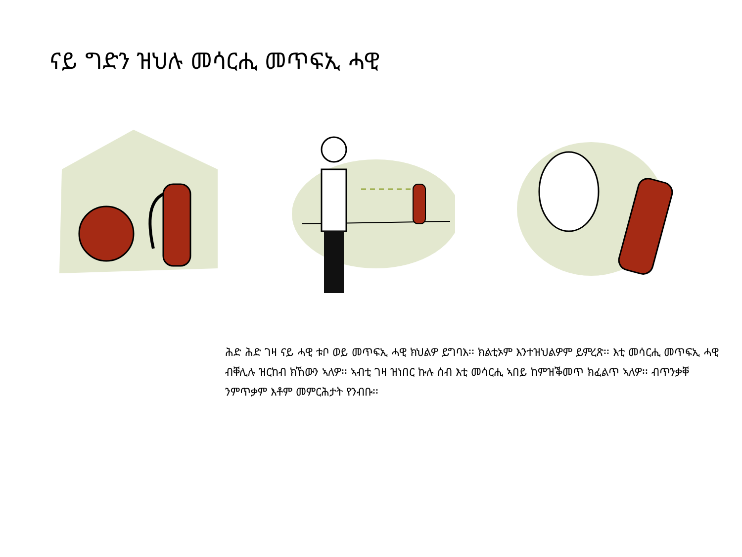ናይ ግድን ዝህሉ መሳርሒ መጥፍኢ ሓዊ
ሕድ ሕድ ገዛ ናይ ሓዊ ቱቦ ወይ መጥፍኢ ሓዊ ክህልዎ ይግባእ፡፡ ክልቲኦም እንተዝህልዎም ይምረጽ፡፡ እቲ መሳርሒ መጥፍኢ ሓዊ ብቐሊሉ ዝርከብ ክኸውን ኣለዎ፡፡ ኣብቲ ገዛ ዝነበር ኩሉ ሰብ እቲ መሳርሒ ኣበይ ከምዝቕመጥ ክፈልጥ ኣለዎ፡፡ ብጥንቃቐ ንምጥቃም እቶም መምርሕታት የንብቡ፡፡